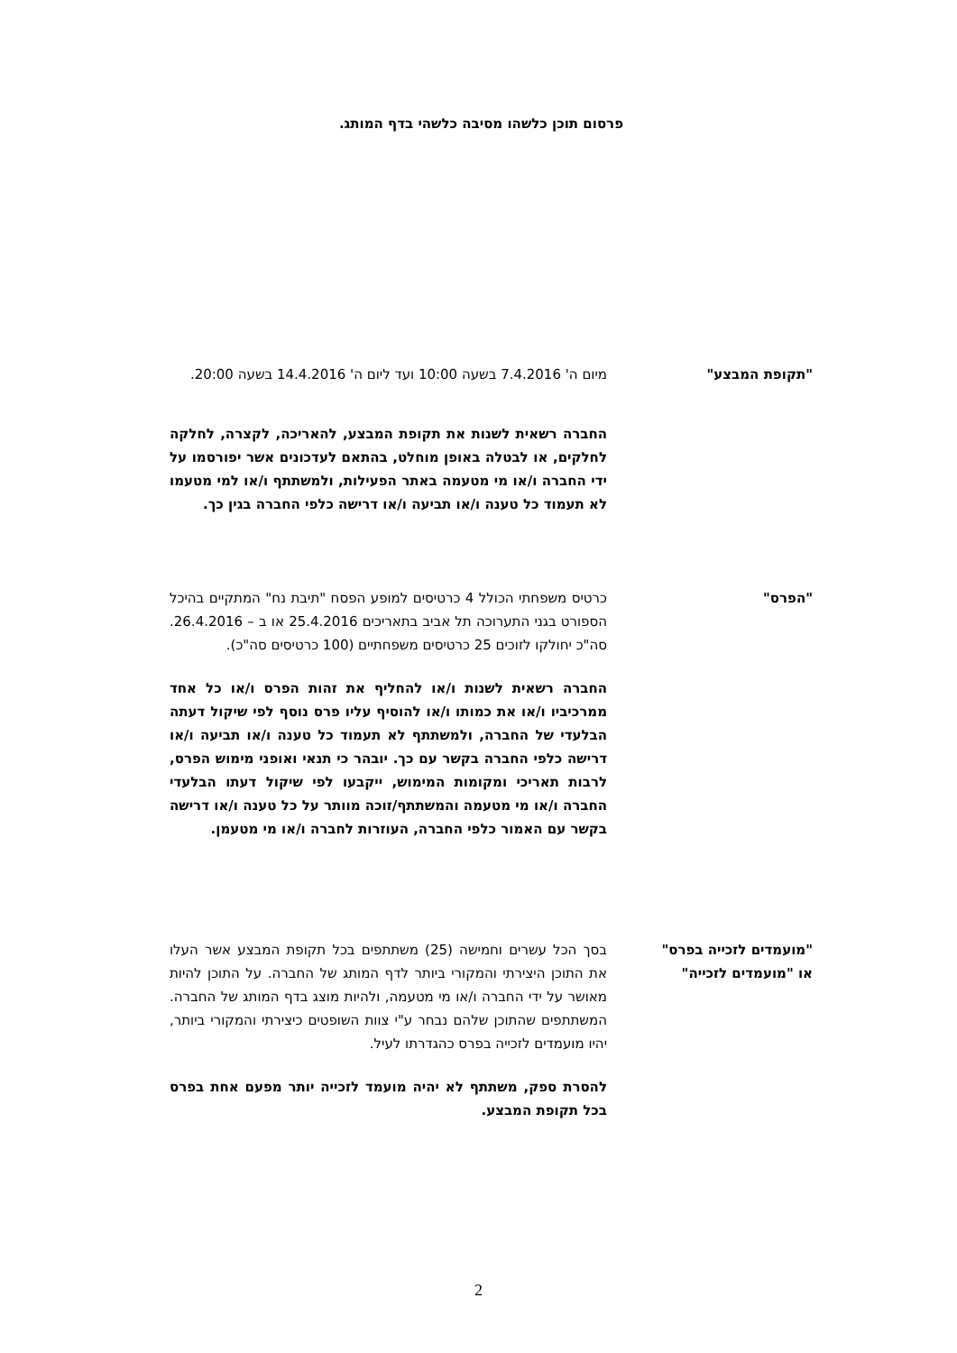פרסום תוכן כלשהו מסיבה כלשהי בדף המותג.
"תקופת המבצע" מיום ה' 7.4.2016 בשעה 10:00 ועד ליום ה' 14.4.2016 בשעה 20:00.
החברה רשאית לשנות את תקופת המבצע, להאריכה, לקצרה, לחלקה לחלקים, או לבטלה באופן מוחלט, בהתאם לעדכונים אשר יפורסמו על ידי החברה ו/או מי מטעמה באתר הפעילות, ולמשתתף ו/או למי מטעמו לא תעמוד כל טענה ו/או תביעה ו/או דרישה כלפי החברה בגין כך.
"הפרס" כרטיס משפחתי הכולל 4 כרטיסים למופע הפסח "תיבת נח" המתקיים בהיכל הספורט בגני התערוכה תל אביב בתאריכים 25.4.2016 או ב – 26.4.2016. סה"כ יחולקו לזוכים 25 כרטיסים משפחתיים (100 כרטיסים סה"כ).
החברה רשאית לשנות ו/או להחליף את זהות הפרס ו/או כל אחד ממרכיביו ו/או את כמותו ו/או להוסיף עליו פרס נוסף לפי שיקול דעתה הבלעדי של החברה, ולמשתתף לא תעמוד כל טענה ו/או תביעה ו/או דרישה כלפי החברה בקשר עם כך. יובהר כי תנאי ואופני מימוש הפרס, לרבות תאריכי ומקומות המימוש, ייקבעו לפי שיקול דעתו הבלעדי החברה ו/או מי מטעמה והמשתתף/זוכה מוותר על כל טענה ו/או דרישה בקשר עם האמור כלפי החברה, העוזרות לחברה ו/או מי מטעמן.
"מועמדים לזכייה בפרס"
או "מועמדים לזכייה"
בסך הכל עשרים וחמישה (25) משתתפים בכל תקופת המבצע אשר העלו את התוכן היצירתי והמקורי ביותר לדף המותג של החברה. על התוכן להיות מאושר על ידי החברה ו/או מי מטעמה, ולהיות מוצג בדף המותג של החברה. המשתתפים שהתוכן שלהם נבחר ע"י צוות השופטים כיצירתי והמקורי ביותר, יהיו מועמדים לזכייה בפרס כהגדרתו לעיל.
להסרת ספק, משתתף לא יהיה מועמד לזכייה יותר מפעם אחת בפרס בכל תקופת המבצע.
2